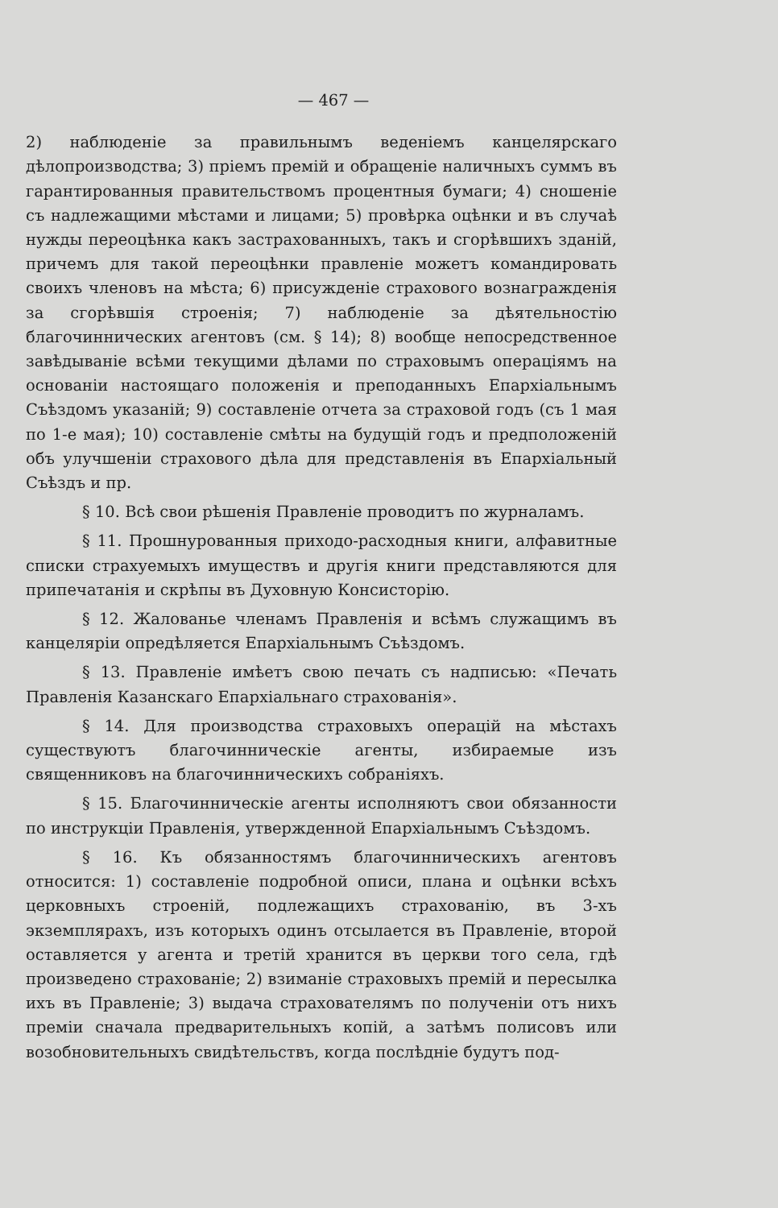— 467 —
2) наблюденіе за правильнымъ веденіемъ канцелярскаго дѣлопроизводства; 3) пріемъ премій и обращеніе наличныхъ суммъ въ гарантированныя правительствомъ процентныя бумаги; 4) сношеніе съ надлежащими мѣстами и лицами; 5) провѣрка оцѣнки и въ случаѣ нужды переоцѣнка какъ застрахованныхъ, такъ и сгорѣвшихъ зданій, причемъ для такой переоцѣнки правленіе можетъ командировать своихъ членовъ на мѣста; 6) присужденіе страхового вознагражденія за сгорѣвшія строенія; 7) наблюденіе за дѣятельностію благочиннических агентовъ (см. § 14); 8) вообще непосредственное завѣдываніе всѣми текущими дѣлами по страховымъ операціямъ на основаніи настоящаго положенія и преподанныхъ Епархіальнымъ Съѣздомъ указаній; 9) составленіе отчета за страховой годъ (съ 1 мая по 1-е мая); 10) составленіе смѣты на будущій годъ и предположеній объ улучшеніи страхового дѣла для представленія въ Епархіальный Съѣздъ и пр.
§ 10. Всѣ свои рѣшенія Правленіе проводитъ по журналамъ.
§ 11. Прошнурованныя приходо-расходныя книги, алфавитные списки страхуемыхъ имуществъ и другія книги представляются для припечатанія и скрѣпы въ Духовную Консисторію.
§ 12. Жалованье членамъ Правленія и всѣмъ служащимъ въ канцеляріи опредѣляется Епархіальнымъ Съѣздомъ.
§ 13. Правленіе имѣетъ свою печать съ надписью: «Печать Правленія Казанскаго Епархіальнаго страхованія».
§ 14. Для производства страховыхъ операцій на мѣстахъ существуютъ благочинническіе агенты, избираемые изъ священниковъ на благочинническихъ собраніяхъ.
§ 15. Благочинническіе агенты исполняютъ свои обязанности по инструкціи Правленія, утвержденной Епархіальнымъ Съѣздомъ.
§ 16. Къ обязанностямъ благочинническихъ агентовъ относится: 1) составленіе подробной описи, плана и оцѣнки всѣхъ церковныхъ строеній, подлежащихъ страхованію, въ 3-хъ экземплярахъ, изъ которыхъ одинъ отсылается въ Правленіе, второй оставляется у агента и третій хранится въ церкви того села, гдѣ произведено страхованіе; 2) взиманіе страховыхъ премій и пересылка ихъ въ Правленіе; 3) выдача страхователямъ по полученіи отъ нихъ преміи сначала предварительныхъ копій, а затѣмъ полисовъ или возобновительныхъ свидѣтельствъ, когда послѣдніе будутъ под-